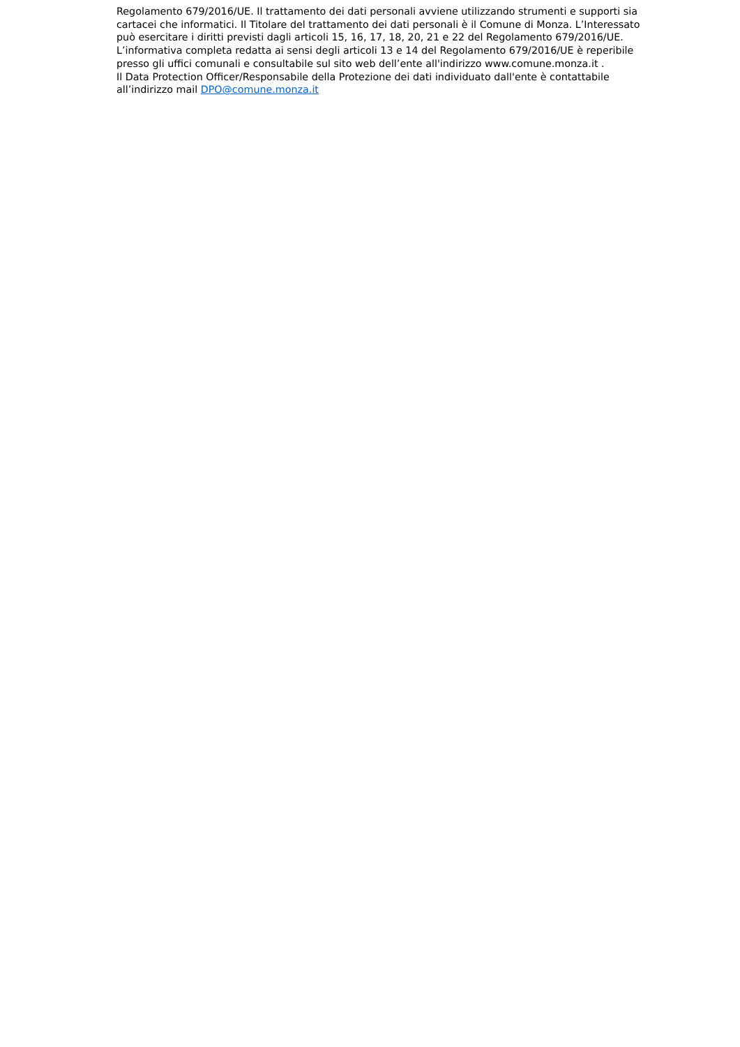Regolamento 679/2016/UE. Il trattamento dei dati personali avviene utilizzando strumenti e supporti sia cartacei che informatici. Il Titolare del trattamento dei dati personali è il Comune di Monza. L’Interessato può esercitare i diritti previsti dagli articoli 15, 16, 17, 18, 20, 21 e 22 del Regolamento 679/2016/UE.
L’informativa completa redatta ai sensi degli articoli 13 e 14 del Regolamento 679/2016/UE è reperibile presso gli uffici comunali e consultabile sul sito web dell’ente all'indirizzo www.comune.monza.it .
Il Data Protection Officer/Responsabile della Protezione dei dati individuato dall'ente è contattabile all’indirizzo mail DPO@comune.monza.it